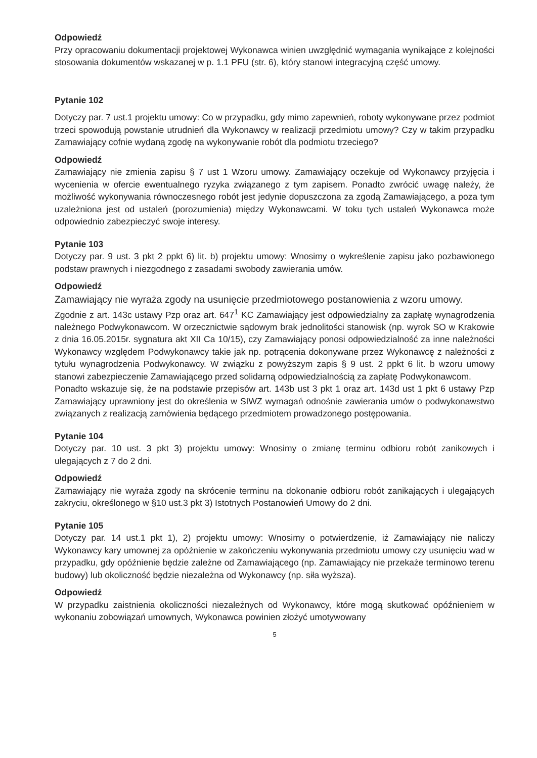Odpowiedź
Przy opracowaniu dokumentacji projektowej Wykonawca winien uwzględnić wymagania wynikające z kolejności stosowania dokumentów wskazanej w p. 1.1 PFU (str. 6), który stanowi integracyjną część umowy.
Pytanie 102
Dotyczy par. 7 ust.1 projektu umowy: Co w przypadku, gdy mimo zapewnień, roboty wykonywane przez podmiot trzeci spowodują powstanie utrudnień dla Wykonawcy w realizacji przedmiotu umowy? Czy w takim przypadku Zamawiający cofnie wydaną zgodę na wykonywanie robót dla podmiotu trzeciego?
Odpowiedź
Zamawiający nie zmienia zapisu § 7 ust 1 Wzoru umowy. Zamawiający oczekuje od Wykonawcy przyjęcia i wycenienia w ofercie ewentualnego ryzyka związanego z tym zapisem. Ponadto zwrócić uwagę należy, że możliwość wykonywania równoczesnego robót jest jedynie dopuszczona za zgodą Zamawiającego, a poza tym uzależniona jest od ustaleń (porozumienia) między Wykonawcami. W toku tych ustaleń Wykonawca może odpowiednio zabezpieczyć swoje interesy.
Pytanie 103
Dotyczy par. 9 ust. 3 pkt 2 ppkt 6) lit. b) projektu umowy: Wnosimy o wykreślenie zapisu jako pozbawionego podstaw prawnych i niezgodnego z zasadami swobody zawierania umów.
Odpowiedź
Zamawiający nie wyraża zgody na usunięcie przedmiotowego postanowienia z wzoru umowy.
Zgodnie z art. 143c ustawy Pzp oraz art. 647<sup>1</sup> KC Zamawiający jest odpowiedzialny za zapłatę wynagrodzenia należnego Podwykonawcom. W orzecznictwie sądowym brak jednolitości stanowisk (np. wyrok SO w Krakowie z dnia 16.05.2015r. sygnatura akt XII Ca 10/15), czy Zamawiający ponosi odpowiedzialność za inne należności Wykonawcy względem Podwykonawcy takie jak np. potrącenia dokonywane przez Wykonawcę z należności z tytułu wynagrodzenia Podwykonawcy. W związku z powyższym zapis § 9 ust. 2 ppkt 6 lit. b wzoru umowy stanowi zabezpieczenie Zamawiającego przed solidarną odpowiedzialnością za zapłatę Podwykonawcom.
Ponadto wskazuje się, że na podstawie przepisów art. 143b ust 3 pkt 1 oraz art. 143d ust 1 pkt 6 ustawy Pzp Zamawiający uprawniony jest do określenia w SIWZ wymagań odnośnie zawierania umów o podwykonawstwo związanych z realizacją zamówienia będącego przedmiotem prowadzonego postępowania.
Pytanie 104
Dotyczy par. 10 ust. 3 pkt 3) projektu umowy: Wnosimy o zmianę terminu odbioru robót zanikowych i ulegających z 7 do 2 dni.
Odpowiedź
Zamawiający nie wyraża zgody na skrócenie terminu na dokonanie odbioru robót zanikających i ulegających zakryciu, określonego w §10 ust.3 pkt 3) Istotnych Postanowień Umowy do 2 dni.
Pytanie 105
Dotyczy par. 14 ust.1 pkt 1), 2) projektu umowy: Wnosimy o potwierdzenie, iż Zamawiający nie naliczy Wykonawcy kary umownej za opóźnienie w zakończeniu wykonywania przedmiotu umowy czy usunięciu wad w przypadku, gdy opóźnienie będzie zależne od Zamawiającego (np. Zamawiający nie przekaże terminowo terenu budowy) lub okoliczność będzie niezależna od Wykonawcy (np. siła wyższa).
Odpowiedź
W przypadku zaistnienia okoliczności niezależnych od Wykonawcy, które mogą skutkować opóźnieniem w wykonaniu zobowiązań umownych, Wykonawca powinien złożyć umotywowany
5